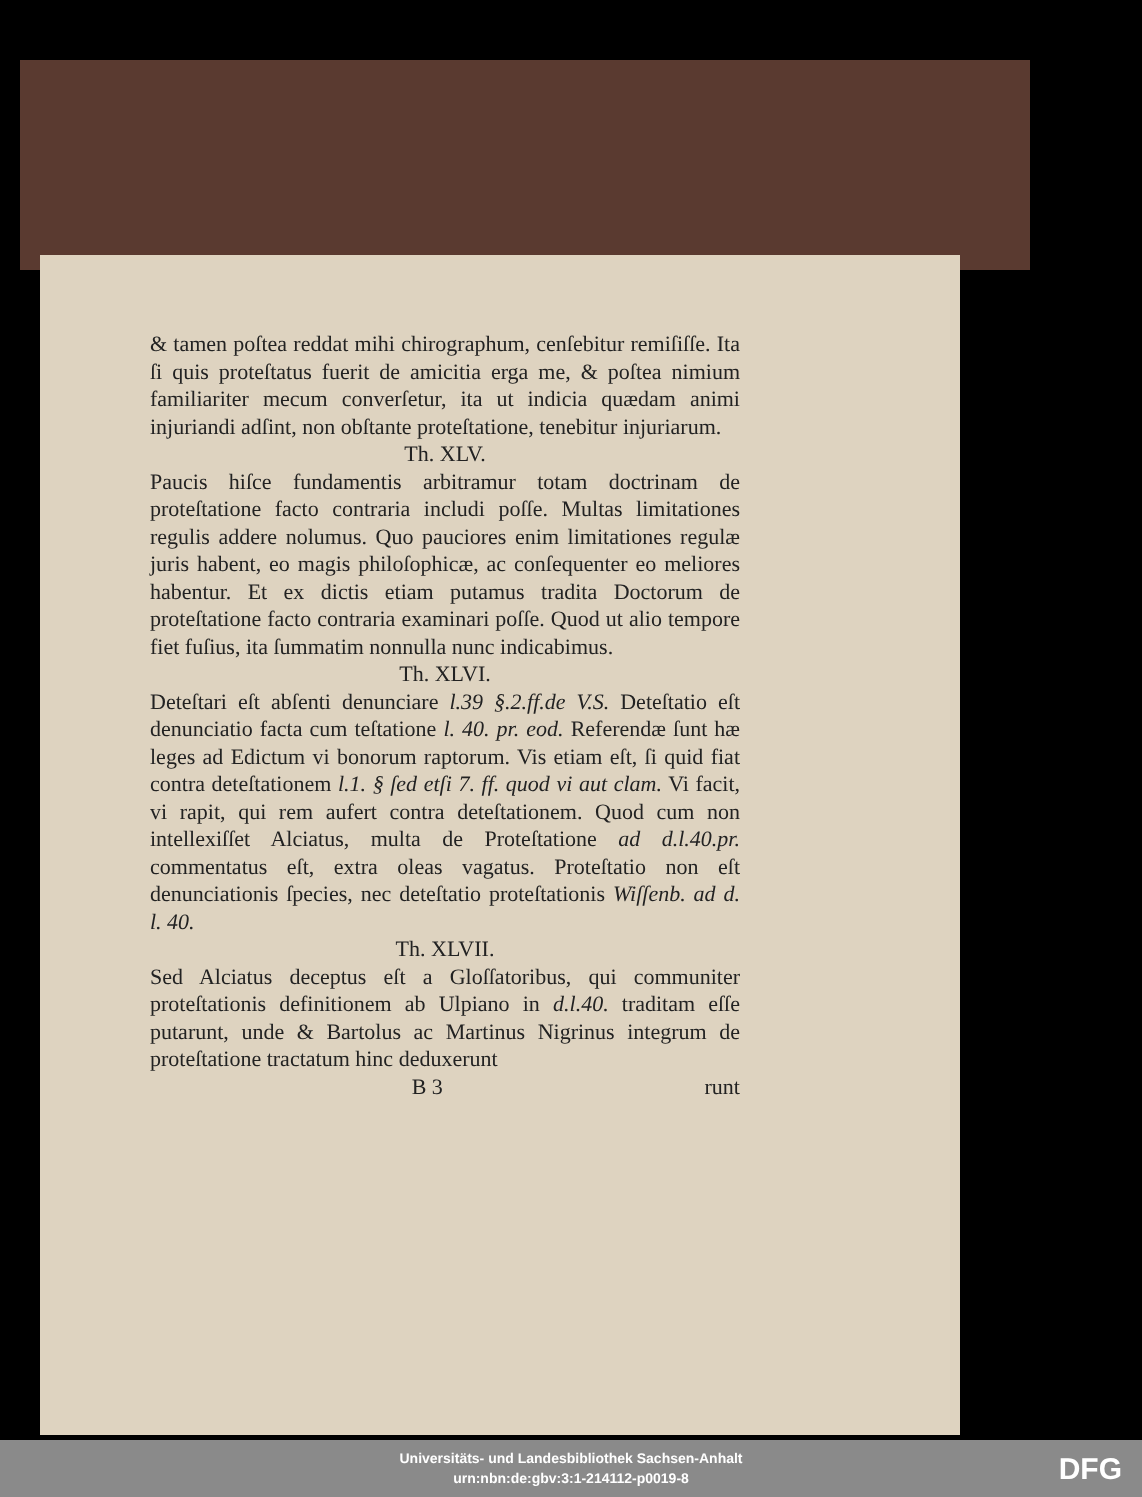& tamen poſtea reddat mihi chirographum, cenſebitur remiſiſſe. Ita ſi quis proteſtatus fuerit de amicitia erga me, & poſtea nimium familiariter mecum converſetur, ita ut indicia quædam animi injuriandi adſint, non obſtante proteſtatione, tenebitur injuriarum.
Th. XLV.
Paucis hiſce fundamentis arbitramur totam doctrinam de proteſtatione facto contraria includi poſſe. Multas limitationes regulis addere nolumus. Quo pauciores enim limitationes regulæ juris habent, eo magis philoſophicæ, ac conſequenter eo meliores habentur. Et ex dictis etiam putamus tradita Doctorum de proteſtatione facto contraria examinari poſſe. Quod ut alio tempore fiet fuſius, ita ſummatim nonnulla nunc indicabimus.
Th. XLVI.
Deteſtari eſt abſenti denunciare l.39 §.2.ff.de V.S. Deteſtatio eſt denunciatio facta cum teſtatione l. 40. pr. eod. Referendæ ſunt hæ leges ad Edictum vi bonorum raptorum. Vis etiam eſt, ſi quid fiat contra deteſtationem l.1. § ſed etſi 7. ff. quod vi aut clam. Vi facit, vi rapit, qui rem aufert contra deteſtationem. Quod cum non intellexiſſet Alciatus, multa de Proteſtatione ad d.l.40.pr. commentatus eſt, extra oleas vagatus. Proteſtatio non eſt denunciationis ſpecies, nec deteſtatio proteſtationis Wiſſenb. ad d. l. 40.
Th. XLVII.
Sed Alciatus deceptus eſt a Gloſſatoribus, qui communiter proteſtationis definitionem ab Ulpiano in d.l.40. traditam eſſe putarunt, unde & Bartolus ac Martinus Nigrinus integrum de proteſtatione tractatum hinc deduxerunt
B 3 runt
Universitäts- und Landesbibliothek Sachsen-Anhalt
urn:nbn:de:gbv:3:1-214112-p0019-8
DFG